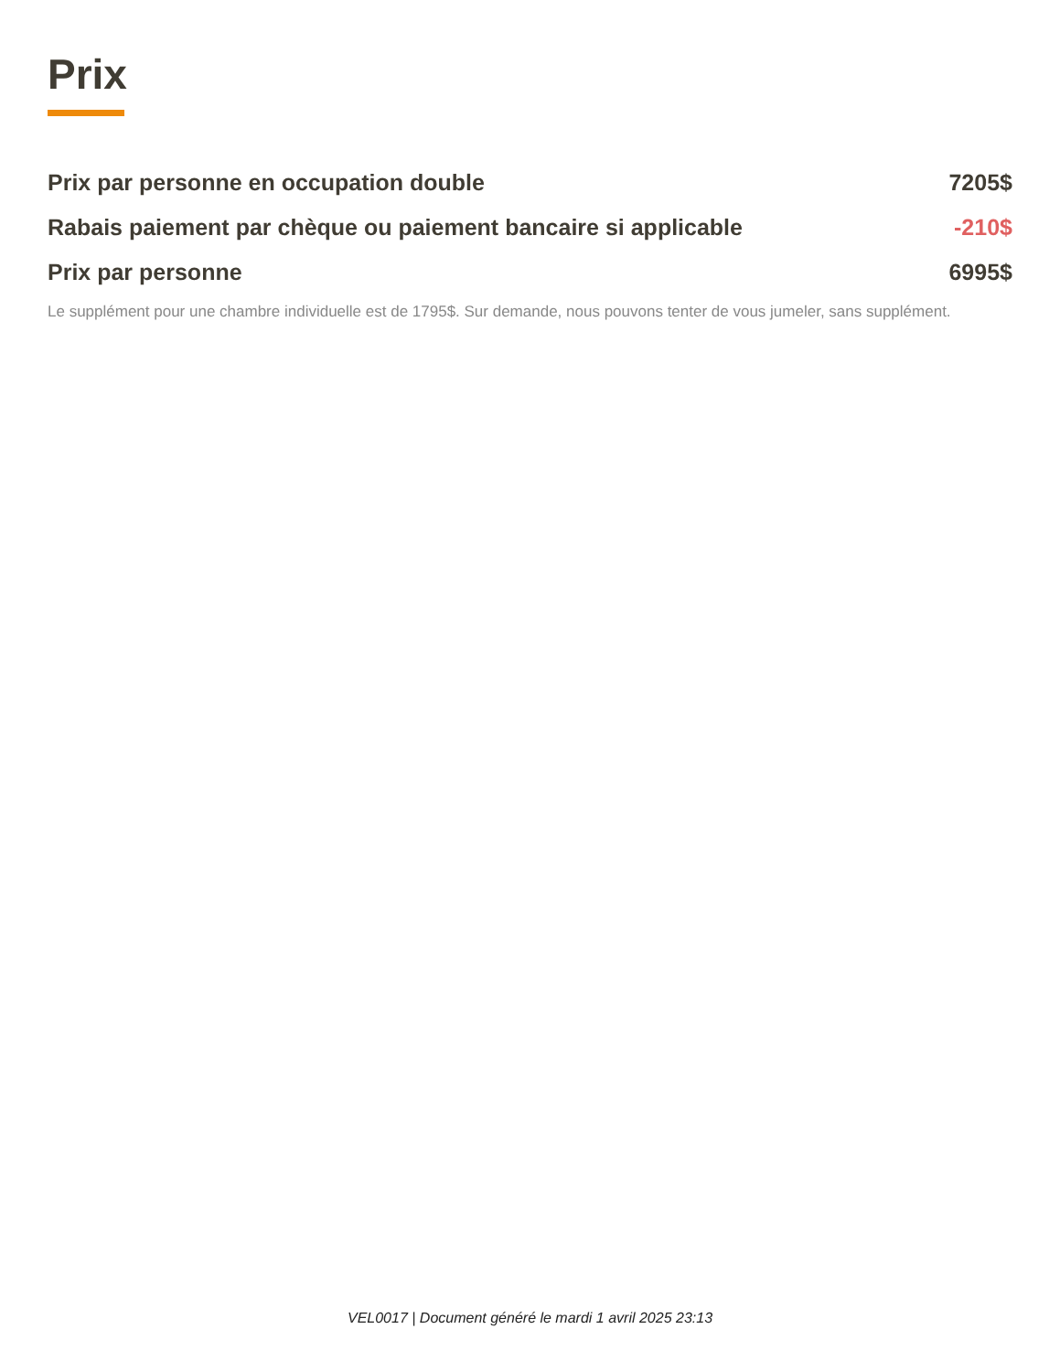Prix
| Prix par personne en occupation double | 7205$ |
| Rabais paiement par chèque ou paiement bancaire si applicable | -210$ |
| Prix par personne | 6995$ |
Le supplément pour une chambre individuelle est de 1795$. Sur demande, nous pouvons tenter de vous jumeler, sans supplément.
VEL0017 | Document généré le mardi 1 avril 2025 23:13